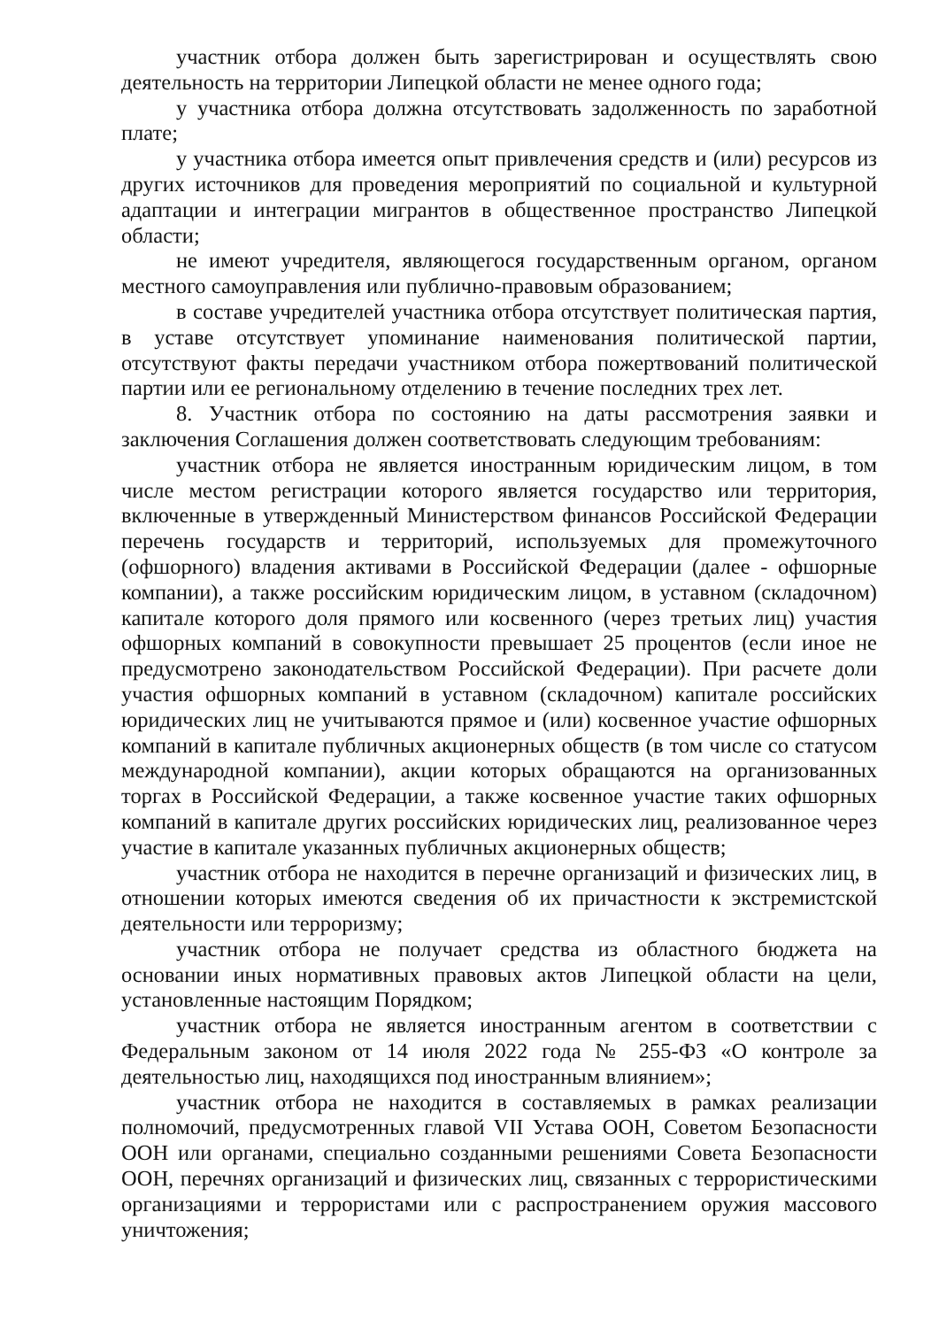участник отбора должен быть зарегистрирован и осуществлять свою деятельность на территории Липецкой области не менее одного года;
у участника отбора должна отсутствовать задолженность по заработной плате;
у участника отбора имеется опыт привлечения средств и (или) ресурсов из других источников для проведения мероприятий по социальной и культурной адаптации и интеграции мигрантов в общественное пространство Липецкой области;
не имеют учредителя, являющегося государственным органом, органом местного самоуправления или публично-правовым образованием;
в составе учредителей участника отбора отсутствует политическая партия, в уставе отсутствует упоминание наименования политической партии, отсутствуют факты передачи участником отбора пожертвований политической партии или ее региональному отделению в течение последних трех лет.
8. Участник отбора по состоянию на даты рассмотрения заявки и заключения Соглашения должен соответствовать следующим требованиям:
участник отбора не является иностранным юридическим лицом, в том числе местом регистрации которого является государство или территория, включенные в утвержденный Министерством финансов Российской Федерации перечень государств и территорий, используемых для промежуточного (офшорного) владения активами в Российской Федерации (далее - офшорные компании), а также российским юридическим лицом, в уставном (складочном) капитале которого доля прямого или косвенного (через третьих лиц) участия офшорных компаний в совокупности превышает 25 процентов (если иное не предусмотрено законодательством Российской Федерации). При расчете доли участия офшорных компаний в уставном (складочном) капитале российских юридических лиц не учитываются прямое и (или) косвенное участие офшорных компаний в капитале публичных акционерных обществ (в том числе со статусом международной компании), акции которых обращаются на организованных торгах в Российской Федерации, а также косвенное участие таких офшорных компаний в капитале других российских юридических лиц, реализованное через участие в капитале указанных публичных акционерных обществ;
участник отбора не находится в перечне организаций и физических лиц, в отношении которых имеются сведения об их причастности к экстремистской деятельности или терроризму;
участник отбора не получает средства из областного бюджета на основании иных нормативных правовых актов Липецкой области на цели, установленные настоящим Порядком;
участник отбора не является иностранным агентом в соответствии с Федеральным законом от 14 июля 2022 года № 255-ФЗ «О контроле за деятельностью лиц, находящихся под иностранным влиянием»;
участник отбора не находится в составляемых в рамках реализации полномочий, предусмотренных главой VII Устава ООН, Советом Безопасности ООН или органами, специально созданными решениями Совета Безопасности ООН, перечнях организаций и физических лиц, связанных с террористическими организациями и террористами или с распространением оружия массового уничтожения;